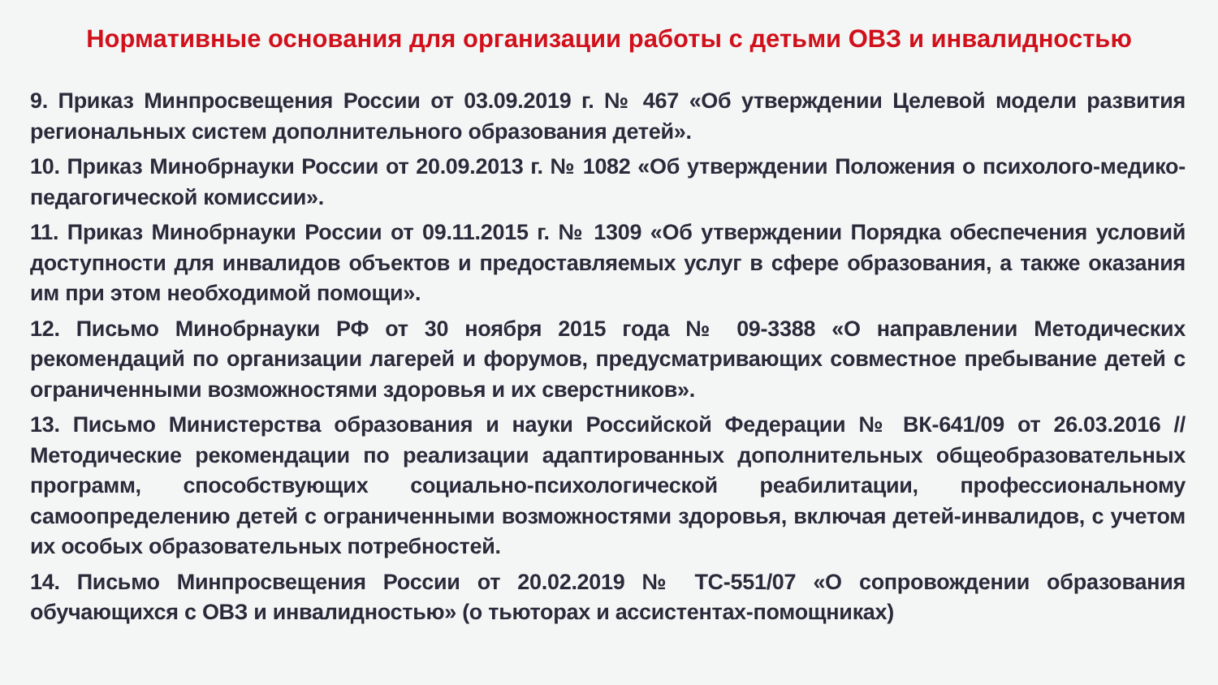Нормативные основания для организации работы с детьми ОВЗ и инвалидностью
9. Приказ Минпросвещения России от 03.09.2019 г. № 467 «Об утверждении Целевой модели развития региональных систем дополнительного образования детей».
10. Приказ Минобрнауки России от 20.09.2013 г. № 1082 «Об утверждении Положения о психолого-медико-педагогической комиссии».
11. Приказ Минобрнауки России от 09.11.2015 г. № 1309 «Об утверждении Порядка обеспечения условий доступности для инвалидов объектов и предоставляемых услуг в сфере образования, а также оказания им при этом необходимой помощи».
12. Письмо Минобрнауки РФ от 30 ноября 2015 года № 09-3388 «О направлении Методических рекомендаций по организации лагерей и форумов, предусматривающих совместное пребывание детей с ограниченными возможностями здоровья и их сверстников».
13. Письмо Министерства образования и науки Российской Федерации № ВК-641/09 от 26.03.2016 // Методические рекомендации по реализации адаптированных дополнительных общеобразовательных программ, способствующих социально-психологической реабилитации, профессиональному самоопределению детей с ограниченными возможностями здоровья, включая детей-инвалидов, с учетом их особых образовательных потребностей.
14. Письмо Минпросвещения России от 20.02.2019 № ТС-551/07 «О сопровождении образования обучающихся с ОВЗ и инвалидностью» (о тьюторах и ассистентах-помощниках)